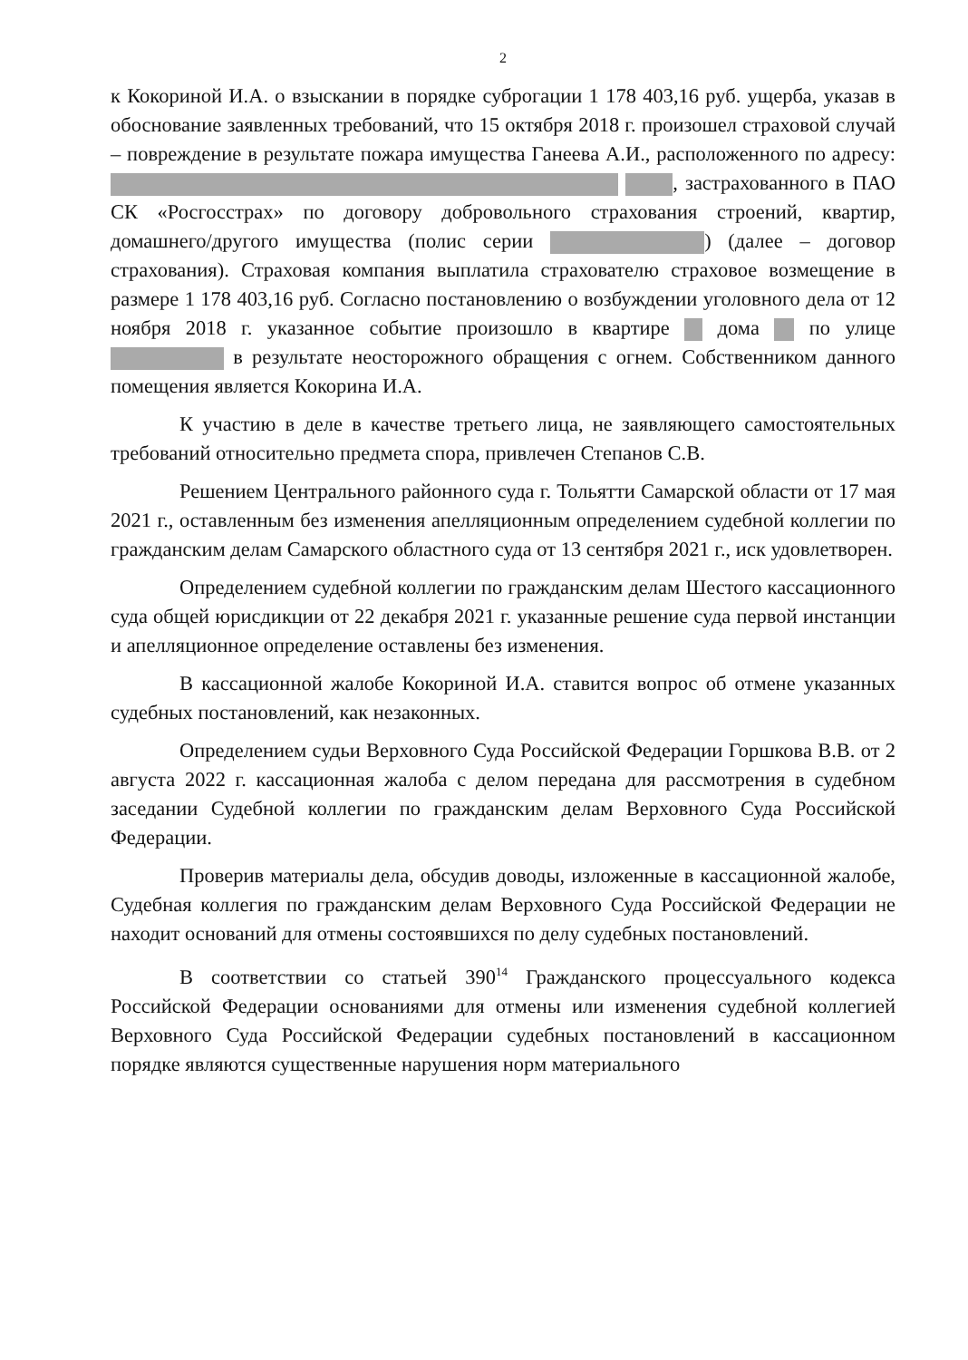2
к Кокориной И.А. о взыскании в порядке суброгации 1 178 403,16 руб. ущерба, указав в обоснование заявленных требований, что 15 октября 2018 г. произошел страховой случай – повреждение в результате пожара имущества Ганеева А.И., расположенного по адресу: , застрахованного в ПАО СК «Росгосстрах» по договору добровольного страхования строений, квартир, домашнего/другого имущества (полис серии ) (далее – договор страхования). Страховая компания выплатила страхователю страховое возмещение в размере 1 178 403,16 руб. Согласно постановлению о возбуждении уголовного дела от 12 ноября 2018 г. указанное событие произошло в квартире дома по улице в результате неосторожного обращения с огнем. Собственником данного помещения является Кокорина И.А.
К участию в деле в качестве третьего лица, не заявляющего самостоятельных требований относительно предмета спора, привлечен Степанов С.В.
Решением Центрального районного суда г. Тольятти Самарской области от 17 мая 2021 г., оставленным без изменения апелляционным определением судебной коллегии по гражданским делам Самарского областного суда от 13 сентября 2021 г., иск удовлетворен.
Определением судебной коллегии по гражданским делам Шестого кассационного суда общей юрисдикции от 22 декабря 2021 г. указанные решение суда первой инстанции и апелляционное определение оставлены без изменения.
В кассационной жалобе Кокориной И.А. ставится вопрос об отмене указанных судебных постановлений, как незаконных.
Определением судьи Верховного Суда Российской Федерации Горшкова В.В. от 2 августа 2022 г. кассационная жалоба с делом передана для рассмотрения в судебном заседании Судебной коллегии по гражданским делам Верховного Суда Российской Федерации.
Проверив материалы дела, обсудив доводы, изложенные в кассационной жалобе, Судебная коллегия по гражданским делам Верховного Суда Российской Федерации не находит оснований для отмены состоявшихся по делу судебных постановлений.
В соответствии со статьей 390<sup>14</sup> Гражданского процессуального кодекса Российской Федерации основаниями для отмены или изменения судебной коллегией Верховного Суда Российской Федерации судебных постановлений в кассационном порядке являются существенные нарушения норм материального